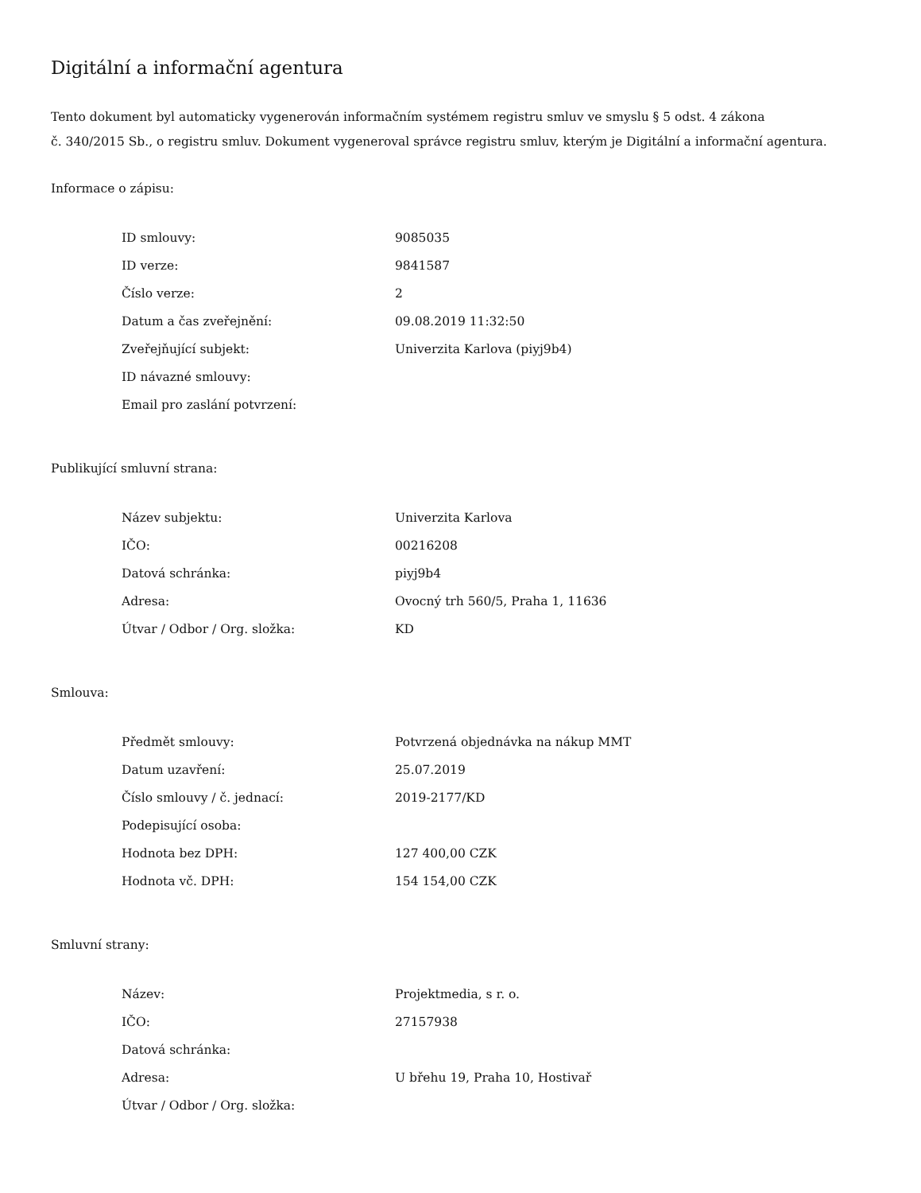Digitální a informační agentura
Tento dokument byl automaticky vygenerován informačním systémem registru smluv ve smyslu § 5 odst. 4 zákona
č. 340/2015 Sb., o registru smluv. Dokument vygeneroval správce registru smluv, kterým je Digitální a informační agentura.
Informace o zápisu:
| ID smlouvy: | 9085035 |
| ID verze: | 9841587 |
| Číslo verze: | 2 |
| Datum a čas zveřejnění: | 09.08.2019 11:32:50 |
| Zveřejňující subjekt: | Univerzita Karlova (piyj9b4) |
| ID návazné smlouvy: | |
| Email pro zaslání potvrzení: | |
Publikující smluvní strana:
| Název subjektu: | Univerzita Karlova |
| IČO: | 00216208 |
| Datová schránka: | piyj9b4 |
| Adresa: | Ovocný trh 560/5, Praha 1, 11636 |
| Útvar / Odbor / Org. složka: | KD |
Smlouva:
| Předmět smlouvy: | Potvrzená objednávka na nákup MMT |
| Datum uzavření: | 25.07.2019 |
| Číslo smlouvy / č. jednací: | 2019-2177/KD |
| Podepisující osoba: | |
| Hodnota bez DPH: | 127 400,00 CZK |
| Hodnota vč. DPH: | 154 154,00 CZK |
Smluvní strany:
| Název: | Projektmedia, s r. o. |
| IČO: | 27157938 |
| Datová schránka: | |
| Adresa: | U břehu 19, Praha 10, Hostivař |
| Útvar / Odbor / Org. složka: | |